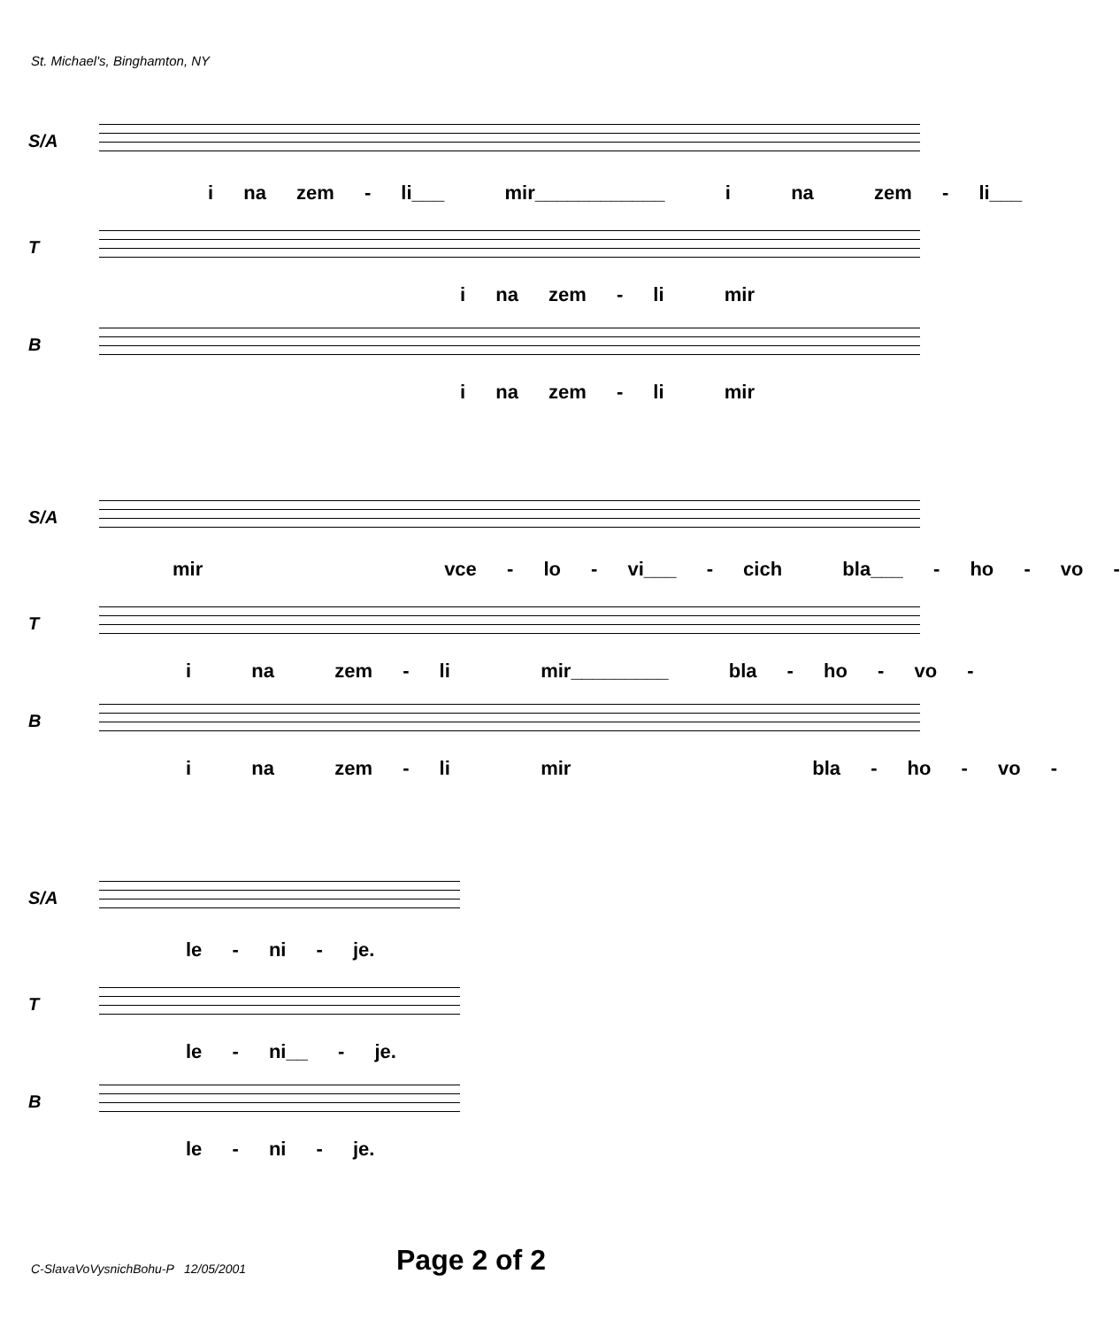St. Michael's, Binghamton, NY
S/A
i na zem - li___ mir____________ i na zem - li___
T
i na zem - li mir
B
i na zem - li mir
S/A
mir vce - lo - vi___ - cich bla___ - ho - vo -
T
i na zem - li mir_________ bla - ho - vo -
B
i na zem - li mir bla - ho - vo -
S/A
le - ni - je.
T
le - ni__ - je.
B
le - ni - je.
C-SlavaVoVysnichBohu-P 12/05/2001
Page 2 of 2